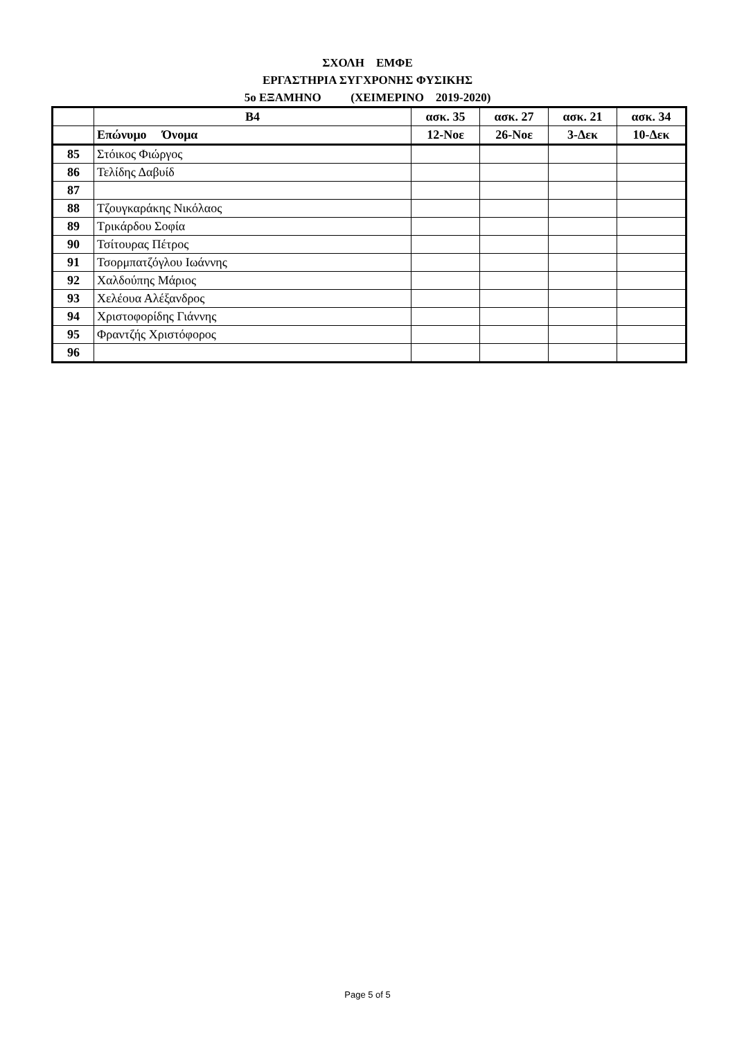ΣΧΟΛΗ ΕΜΦΕ
ΕΡΓΑΣΤΗΡΙΑ ΣΥΓΧΡΟΝΗΣ ΦΥΣΙΚΗΣ
5ο ΕΞΑΜΗΝΟ (ΧΕΙΜΕΡΙΝΟ 2019-2020)
| | Β4 | ασκ. 35 | ασκ. 27 | ασκ. 21 | ασκ. 34 |
| --- | --- | --- | --- | --- | --- |
| | Επώνυμο Όνομα | 12-Νοε | 26-Νοε | 3-Δεκ | 10-Δεκ |
| 85 | Στόικος Φιώργος | | | | |
| 86 | Τελίδης Δαβυίδ | | | | |
| 87 | | | | | |
| 88 | Τζουγκαράκης Νικόλαος | | | | |
| 89 | Τρικάρδου Σοφία | | | | |
| 90 | Τσίτουρας Πέτρος | | | | |
| 91 | Τσορμπατζόγλου Ιωάννης | | | | |
| 92 | Χαλδούπης Μάριος | | | | |
| 93 | Χελέουα Αλέξανδρος | | | | |
| 94 | Χριστοφορίδης Γιάννης | | | | |
| 95 | Φραντζής Χριστόφορος | | | | |
| 96 | | | | | |
Page 5 of 5